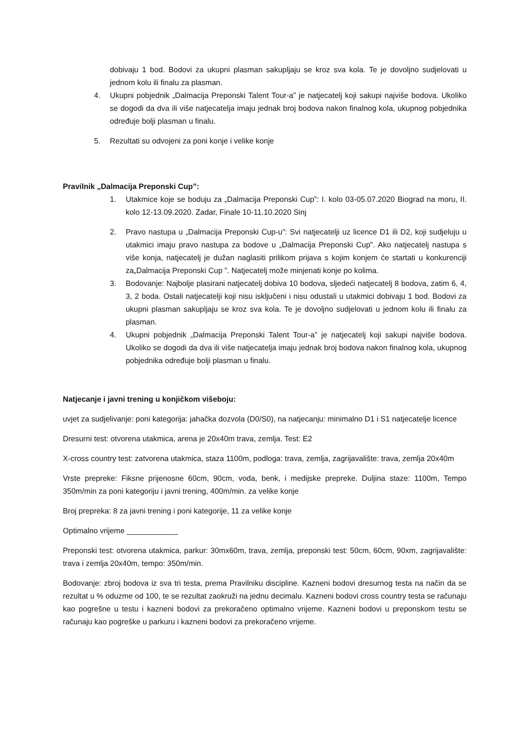dobivaju 1 bod. Bodovi za ukupni plasman sakupljaju se kroz sva kola. Te je dovoljno sudjelovati u jednom kolu ili finalu za plasman.
4. Ukupni pobjednik „Dalmacija Preponski Talent Tour-a” je natjecatelj koji sakupi najviše bodova. Ukoliko se dogodi da dva ili više natjecatelja imaju jednak broj bodova nakon finalnog kola, ukupnog pobjednika određuje bolji plasman u finalu.
5. Rezultati su odvojeni za poni konje i velike konje
Pravilnik „Dalmacija Preponski Cup”:
1. Utakmice koje se boduju za „Dalmacija Preponski Cup”: I. kolo 03-05.07.2020 Biograd na moru, II. kolo 12-13.09.2020. Zadar, Finale 10-11.10.2020 Sinj
2. Pravo nastupa u „Dalmacija Preponski Cup-u”: Svi natjecatelji uz licence D1 ili D2, koji sudjeluju u utakmici imaju pravo nastupa za bodove u „Dalmacija Preponski Cup”. Ako natjecatelj nastupa s više konja, natjecatelj je dužan naglasiti prilikom prijava s kojim konjem će startati u konkurenciji za„Dalmacija Preponski Cup ”. Natjecatelj može minjenati konje po kolima.
3. Bodovanje: Najbolje plasirani natjecatelj dobiva 10 bodova, sljedeći natjecatelj 8 bodova, zatim 6, 4, 3, 2 boda. Ostali natjecatelji koji nisu isključeni i nisu odustali u utakmici dobivaju 1 bod. Bodovi za ukupni plasman sakupljaju se kroz sva kola. Te je dovoljno sudjelovati u jednom kolu ili finalu za plasman.
4. Ukupni pobjednik „Dalmacija Preponski Talent Tour-a” je natjecatelj koji sakupi najviše bodova. Ukoliko se dogodi da dva ili više natjecatelja imaju jednak broj bodova nakon finalnog kola, ukupnog pobjednika određuje bolji plasman u finalu.
Natjecanje i javni trening u konjičkom višeboju:
uvjet za sudjelivanje: poni kategorija: jahačka dozvola (D0/S0), na natjecanju: minimalno D1 i S1 natjecatelje licence
Dresurni test: otvorena utakmica, arena je 20x40m trava, zemlja. Test: E2
X-cross country test: zatvorena utakmica, staza 1100m, podloga: trava, zemlja, zagrijavalište: trava, zemlja 20x40m
Vrste prepreke: Fiksne prijenosne 60cm, 90cm, voda, benk, i medijske prepreke. Duljina staze: 1100m, Tempo 350m/min za poni kategoriju i javni trening, 400m/min. za velike konje
Broj prepreka: 8 za javni trening i poni kategorije, 11 za velike konje
Optimalno vrijeme ____________
Preponski test: otvorena utakmica, parkur: 30mx60m, trava, zemlja, preponski test: 50cm, 60cm, 90xm, zagrijavalište: trava i zemlja 20x40m, tempo: 350m/min.
Bodovanje: zbroj bodova iz sva tri testa, prema Pravilniku discipline. Kazneni bodovi dresurnog testa na način da se rezultat u % oduzme od 100, te se rezultat zaokruži na jednu decimalu. Kazneni bodovi cross country testa se računaju kao pogrešne u testu i kazneni bodovi za prekoračeno optimalno vrijeme. Kazneni bodovi u preponskom testu se računaju kao pogreške u parkuru i kazneni bodovi za prekoračeno vrijeme.